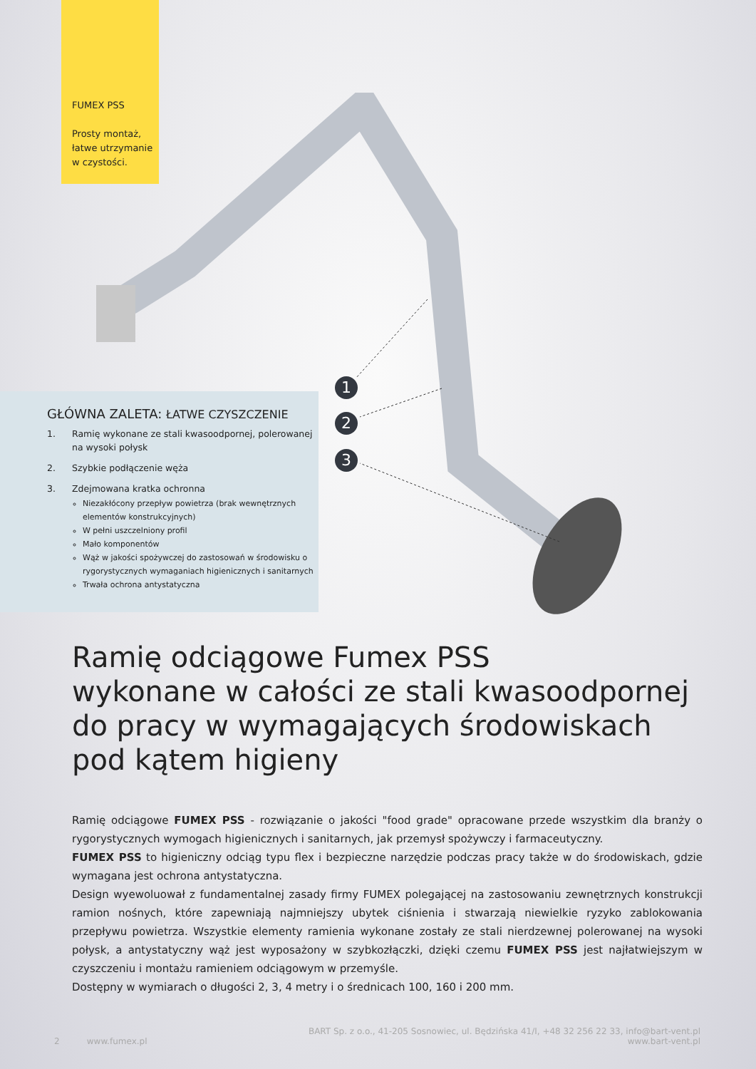FUMEX PSS
Prosty montaż, łatwe utrzymanie w czystości.
1
2
3
GŁÓWNA ZALETA: ŁATWE CZYSZCZENIE
1. Ramię wykonane ze stali kwasoodpornej, polerowanej na wysoki połysk
2. Szybkie podłączenie węża
3. Zdejmowana kratka ochronna
Niezakłócony przepływ powietrza (brak wewnętrznych elementów konstrukcyjnych)
W pełni uszczelniony profil
Mało komponentów
Wąż w jakości spożywczej do zastosowań w środowisku o rygorystycznych wymaganiach higienicznych i sanitarnych
Trwała ochrona antystatyczna
Ramię odciągowe Fumex PSS
wykonane w całości ze stali kwasoodpornej
do pracy w wymagających środowiskach
pod kątem higieny
Ramię odciągowe FUMEX PSS - rozwiązanie o jakości "food grade" opracowane przede wszystkim dla branży o rygorystycznych wymogach higienicznych i sanitarnych, jak przemysł spożywczy i farmaceutyczny.
FUMEX PSS to higieniczny odciąg typu flex i bezpieczne narzędzie podczas pracy także w do środowiskach, gdzie wymagana jest ochrona antystatyczna.
Design wyewoluował z fundamentalnej zasady firmy FUMEX polegającej na zastosowaniu zewnętrznych konstrukcji ramion nośnych, które zapewniają najmniejszy ubytek ciśnienia i stwarzają niewielkie ryzyko zablokowania przepływu powietrza. Wszystkie elementy ramienia wykonane zostały ze stali nierdzewnej polerowanej na wysoki połysk, a antystatyczny wąż jest wyposażony w szybkozłączki, dzięki czemu FUMEX PSS jest najłatwiejszym w czyszczeniu i montażu ramieniem odciągowym w przemyśle.
Dostępny w wymiarach o długości 2, 3, 4 metry i o średnicach 100, 160 i 200 mm.
BART Sp. z o.o., 41-205 Sosnowiec, ul. Będzińska 41/I, +48 32 256 22 33, info@bart-vent.pl
2 www.fumex.pl www.bart-vent.pl